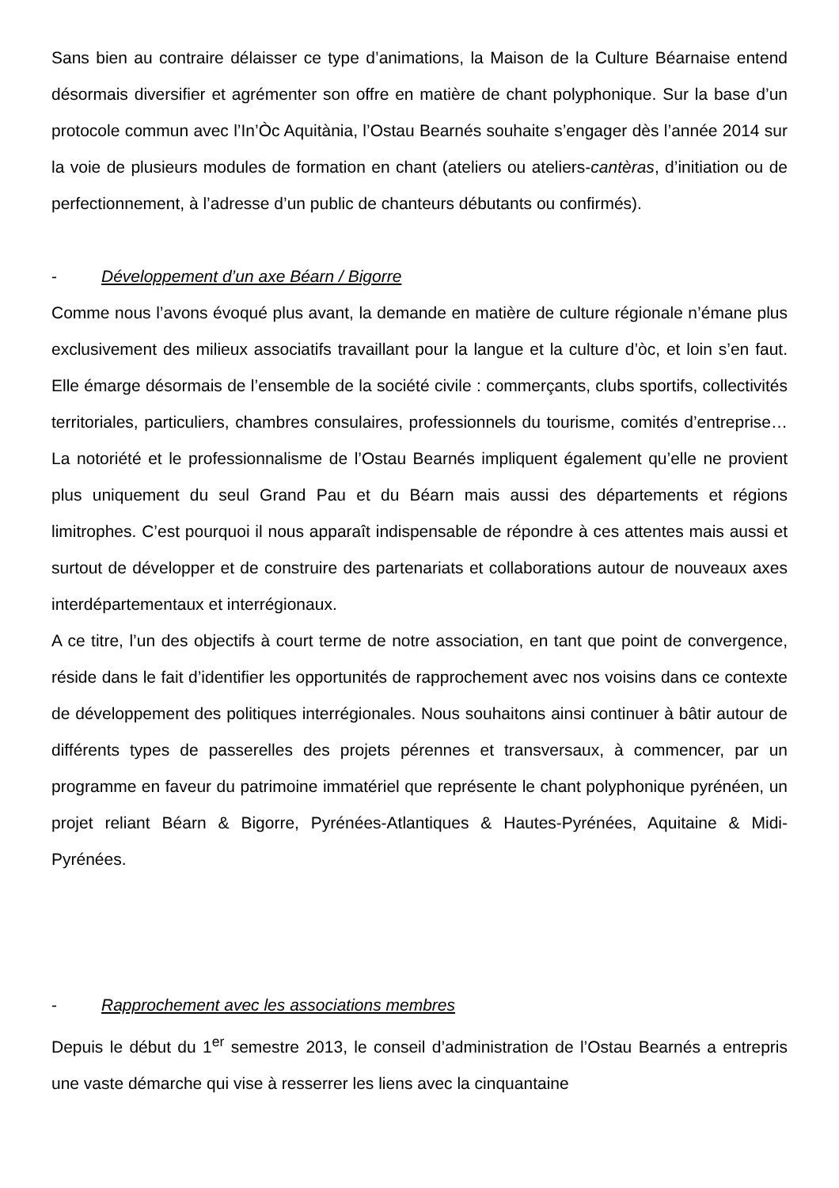Sans bien au contraire délaisser ce type d’animations, la Maison de la Culture Béarnaise entend désormais diversifier et agrémenter son offre en matière de chant polyphonique. Sur la base d’un protocole commun avec l’In’Òc Aquitània, l’Ostau Bearnés souhaite s’engager dès l’année 2014 sur la voie de plusieurs modules de formation en chant (ateliers ou ateliers-cantèras, d’initiation ou de perfectionnement, à l’adresse d’un public de chanteurs débutants ou confirmés).
- Développement d’un axe Béarn / Bigorre
Comme nous l’avons évoqué plus avant, la demande en matière de culture régionale n’émane plus exclusivement des milieux associatifs travaillant pour la langue et la culture d’òc, et loin s’en faut. Elle émarge désormais de l’ensemble de la société civile : commerçants, clubs sportifs, collectivités territoriales, particuliers, chambres consulaires, professionnels du tourisme, comités d’entreprise… La notoriété et le professionnalisme de l’Ostau Bearnés impliquent également qu’elle ne provient plus uniquement du seul Grand Pau et du Béarn mais aussi des départements et régions limitrophes. C’est pourquoi il nous apparaît indispensable de répondre à ces attentes mais aussi et surtout de développer et de construire des partenariats et collaborations autour de nouveaux axes interdépartementaux et interrégionaux.
A ce titre, l’un des objectifs à court terme de notre association, en tant que point de convergence, réside dans le fait d’identifier les opportunités de rapprochement avec nos voisins dans ce contexte de développement des politiques interrégionales. Nous souhaitons ainsi continuer à bâtir autour de différents types de passerelles des projets pérennes et transversaux, à commencer, par un programme en faveur du patrimoine immatériel que représente le chant polyphonique pyrénéen, un projet reliant Béarn & Bigorre, Pyrénées-Atlantiques & Hautes-Pyrénées, Aquitaine & Midi-Pyrénées.
- Rapprochement avec les associations membres
Depuis le début du 1<sup>er</sup> semestre 2013, le conseil d’administration de l’Ostau Bearnés a entrepris une vaste démarche qui vise à resserrer les liens avec la cinquantaine